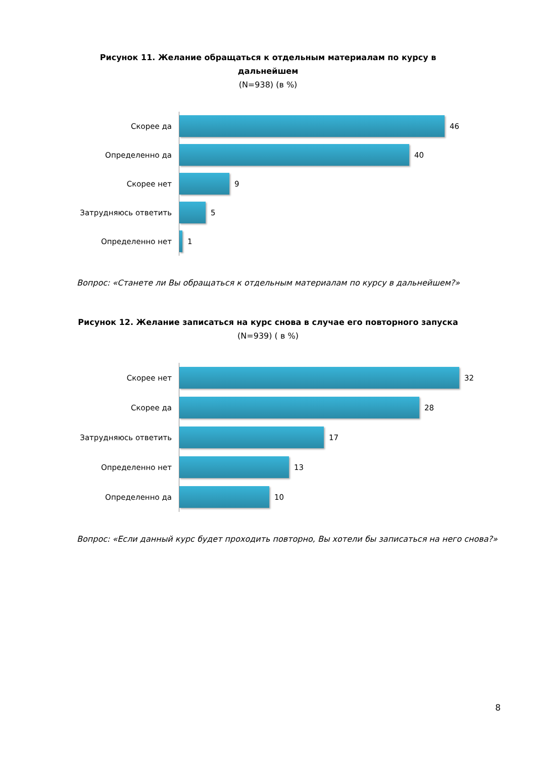Рисунок 11. Желание обращаться к отдельным материалам по курсу в дальнейшем
(N=938) (в %)
Скорее да
46
Определенно да
40
Скорее нет
9
Затрудняюсь ответить
5
Определенно нет
1
Вопрос: «Станете ли Вы обращаться к отдельным материалам по курсу в дальнейшем?»
Рисунок 12. Желание записаться на курс снова в случае его повторного запуска
(N=939) ( в %)
Скорее нет
32
Скорее да
28
Затрудняюсь ответить
17
Определенно нет
13
Определенно да
10
Вопрос: «Если данный курс будет проходить повторно, Вы хотели бы записаться на него снова?»
8